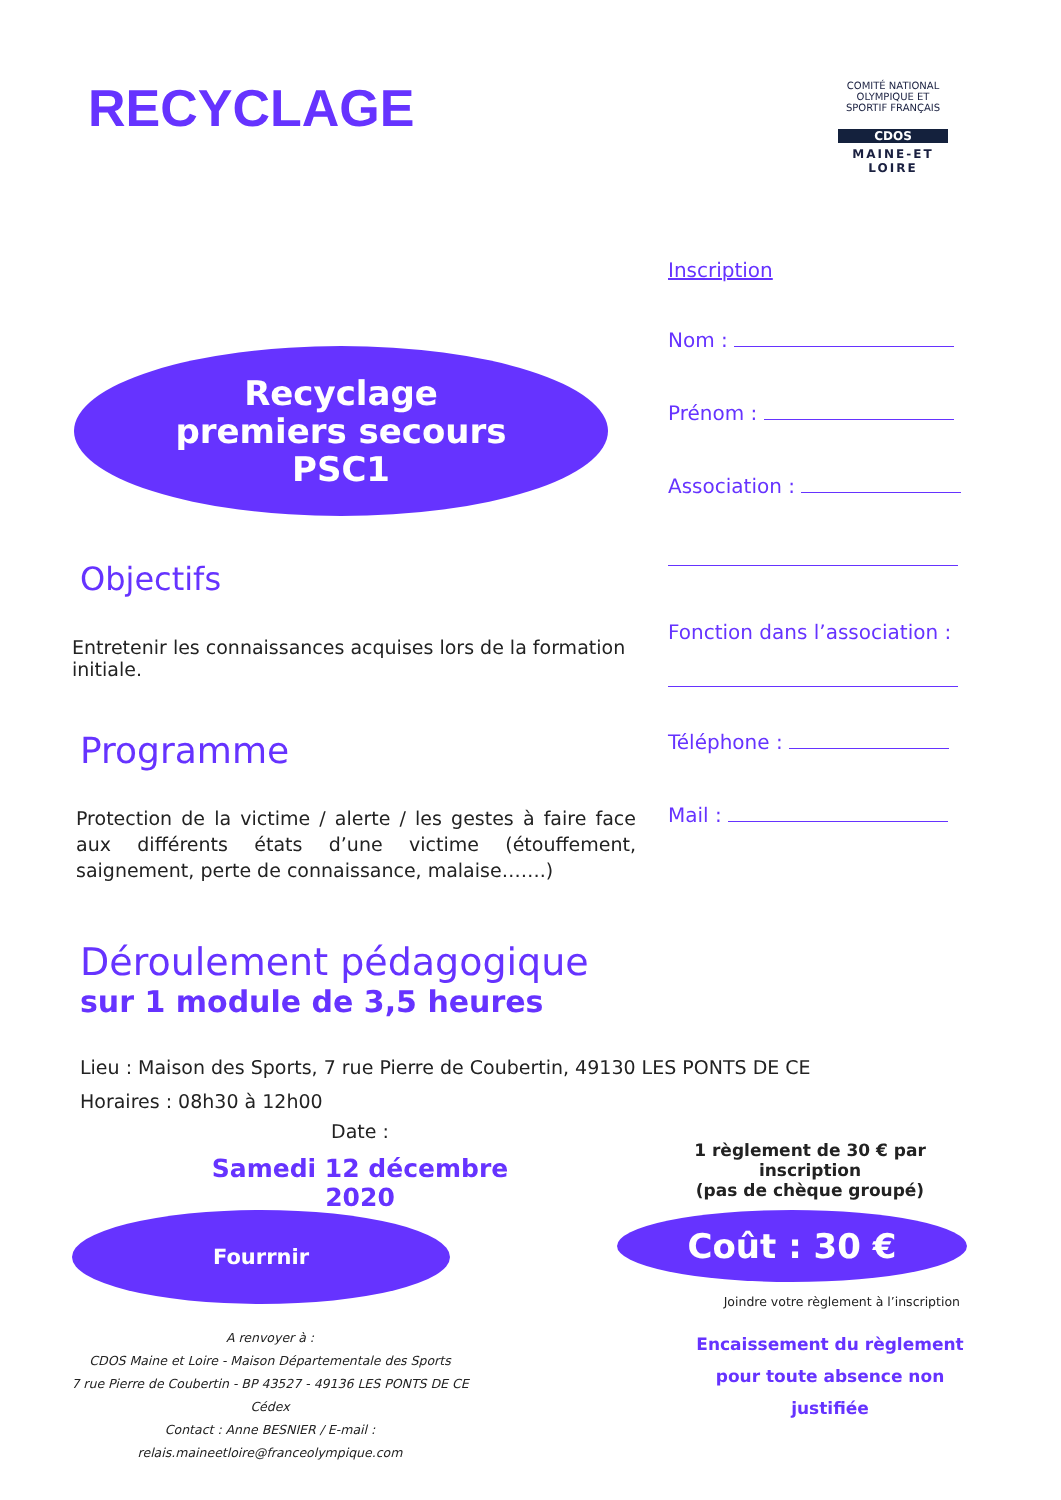RECYCLAGE
COMITÉ NATIONAL OLYMPIQUE ET SPORTIF FRANÇAIS
CDOS
MAINE-ET LOIRE
Recyclage
premiers secours
PSC1
Inscription
Nom :
Prénom :
Association :
Fonction dans l’association :
Téléphone :
Mail :
Objectifs
Entretenir les connaissances acquises lors de la formation initiale.
Programme
Protection de la victime / alerte / les gestes à faire face aux différents états d’une victime (étouffement, saignement, perte de connaissance, malaise…….)
Déroulement pédagogique
sur 1 module de 3,5 heures
Lieu : Maison des Sports, 7 rue Pierre de Coubertin, 49130 LES PONTS DE CE
Horaires : 08h30 à 12h00
Date :
Samedi 12 décembre 2020
1 règlement de 30 € par inscription
(pas de chèque groupé)
Fourrnir Coût : 30 €
A renvoyer à :
CDOS Maine et Loire - Maison Départementale des Sports
7 rue Pierre de Coubertin - BP 43527 - 49136 LES PONTS DE CE Cédex
Contact : Anne BESNIER / E-mail : relais.maineetloire@franceolympique.com
Joindre votre règlement à l’inscription
Encaissement du règlement
pour toute absence non justifiée